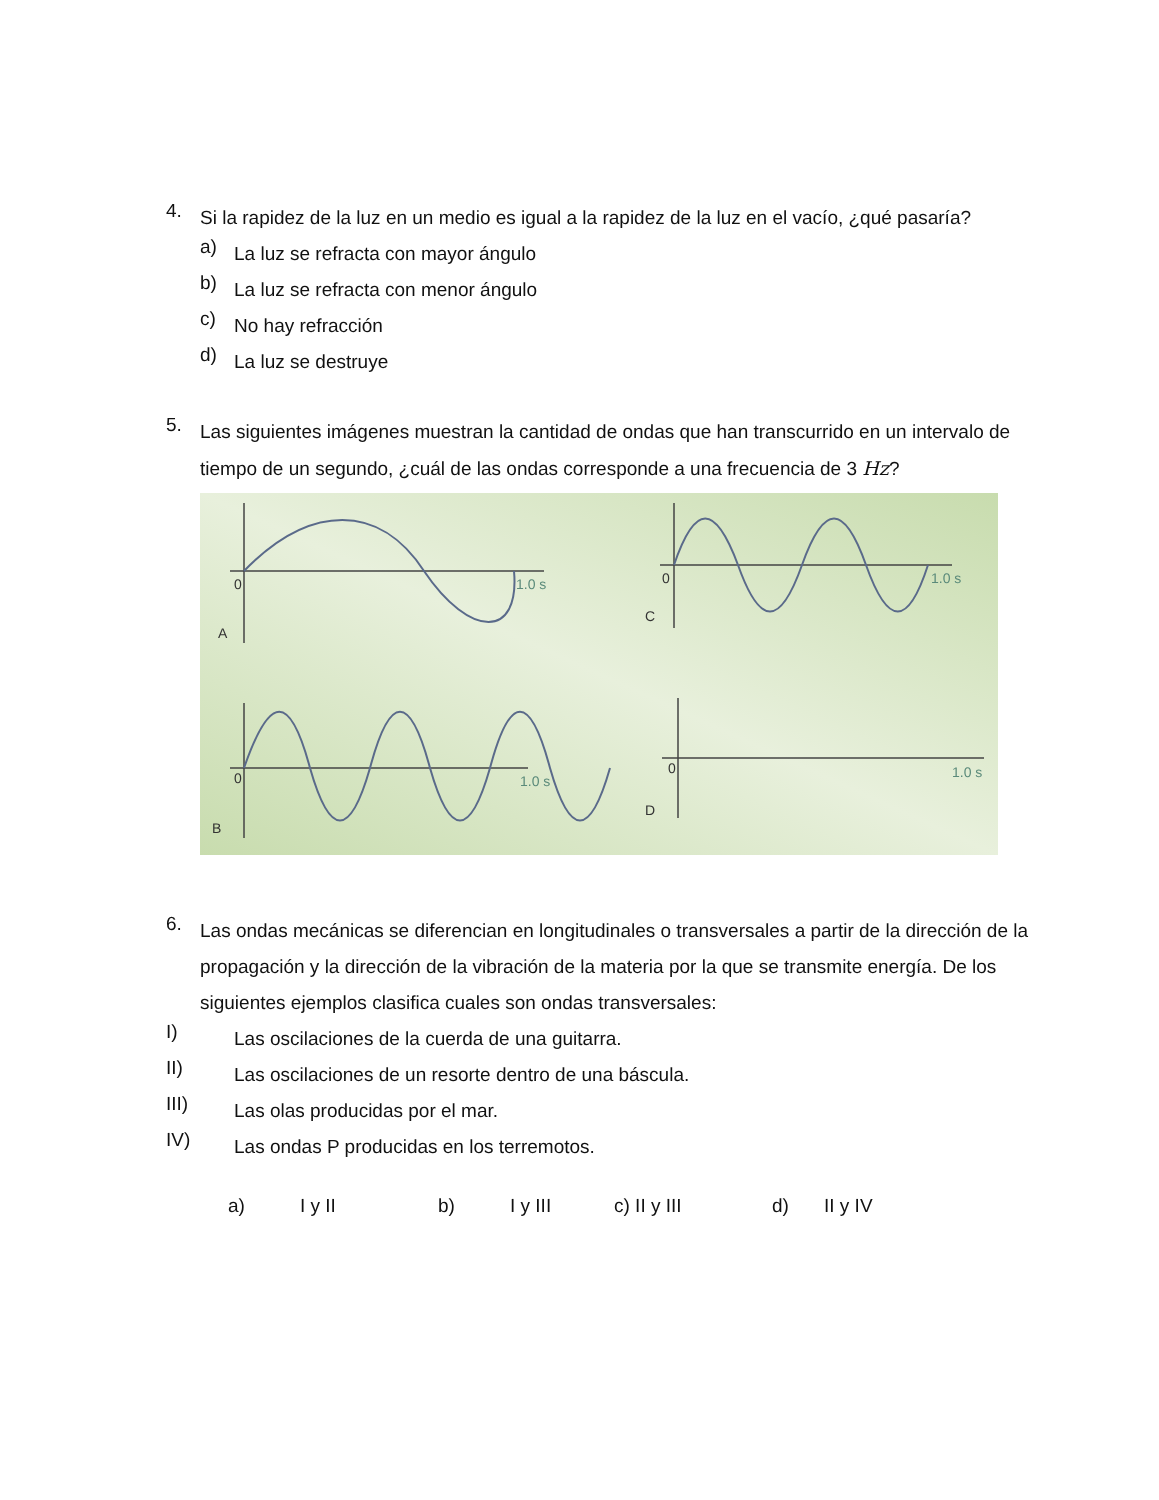4.
Si la rapidez de la luz en un medio es igual a la rapidez de la luz en el vacío, ¿qué pasaría?
a)
La luz se refracta con mayor ángulo
b)
La luz se refracta con menor ángulo
c)
No hay refracción
d)
La luz se destruye
5.
Las siguientes imágenes muestran la cantidad de ondas que han transcurrido en un intervalo de tiempo de un segundo, ¿cuál de las ondas corresponde a una frecuencia de 3 Hz?
0
1.0 s
A
0
1.0 s
C
0
1.0 s
B
0
1.0 s
D
6.
Las ondas mecánicas se diferencian en longitudinales o transversales a partir de la dirección de la propagación y la dirección de la vibración de la materia por la que se transmite energía. De los siguientes ejemplos clasifica cuales son ondas transversales:
I)
Las oscilaciones de la cuerda de una guitarra.
II)
Las oscilaciones de un resorte dentro de una báscula.
III)
Las olas producidas por el mar.
IV)
Las ondas P producidas en los terremotos.
a) I y II b) I y III c) II y III d) II y IV